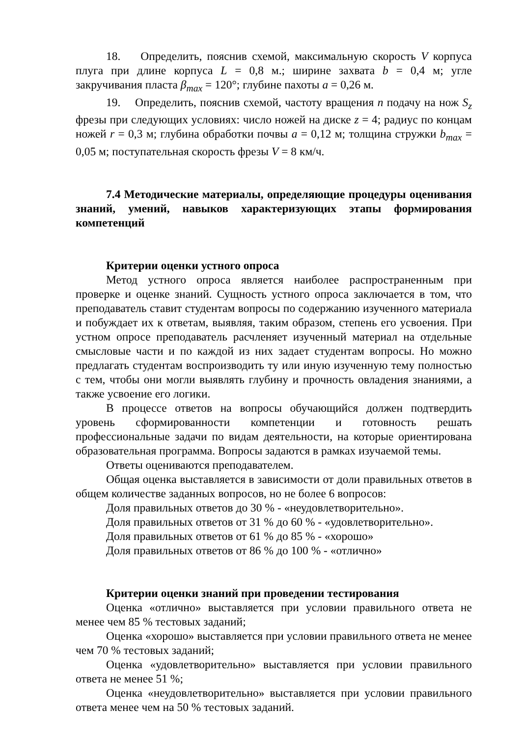18. Определить, пояснив схемой, максимальную скорость V корпуса плуга при длине корпуса L = 0,8 м.; ширине захвата b = 0,4 м; угле закручивания пласта β<sub>max</sub> = 120°; глубине пахоты a = 0,26 м.
19. Определить, пояснив схемой, частоту вращения n подачу на нож S<sub>z</sub> фрезы при следующих условиях: число ножей на диске z = 4; радиус по концам ножей r = 0,3 м; глубина обработки почвы a = 0,12 м; толщина стружки b<sub>max</sub> = 0,05 м; поступательная скорость фрезы V = 8 км/ч.
7.4 Методические материалы, определяющие процедуры оценивания знаний, умений, навыков характеризующих этапы формирования компетенций
Критерии оценки устного опроса
Метод устного опроса является наиболее распространенным при проверке и оценке знаний. Сущность устного опроса заключается в том, что преподаватель ставит студентам вопросы по содержанию изученного материала и побуждает их к ответам, выявляя, таким образом, степень его усвоения. При устном опросе преподаватель расчленяет изученный материал на отдельные смысловые части и по каждой из них задает студентам вопросы. Но можно предлагать студентам воспроизводить ту или иную изученную тему полностью с тем, чтобы они могли выявлять глубину и прочность овладения знаниями, а также усвоение его логики.
В процессе ответов на вопросы обучающийся должен подтвердить уровень сформированности компетенции и готовность решать профессиональные задачи по видам деятельности, на которые ориентирована образовательная программа. Вопросы задаются в рамках изучаемой темы.
Ответы оцениваются преподавателем.
Общая оценка выставляется в зависимости от доли правильных ответов в общем количестве заданных вопросов, но не более 6 вопросов:
Доля правильных ответов до 30 % - «неудовлетворительно».
Доля правильных ответов от 31 % до 60 % - «удовлетворительно».
Доля правильных ответов от 61 % до 85 % - «хорошо»
Доля правильных ответов от 86 % до 100 % - «отлично»
Критерии оценки знаний при проведении тестирования
Оценка «отлично» выставляется при условии правильного ответа не менее чем 85 % тестовых заданий;
Оценка «хорошо» выставляется при условии правильного ответа не менее чем 70 % тестовых заданий;
Оценка «удовлетворительно» выставляется при условии правильного ответа не менее 51 %;
Оценка «неудовлетворительно» выставляется при условии правильного ответа менее чем на 50 % тестовых заданий.